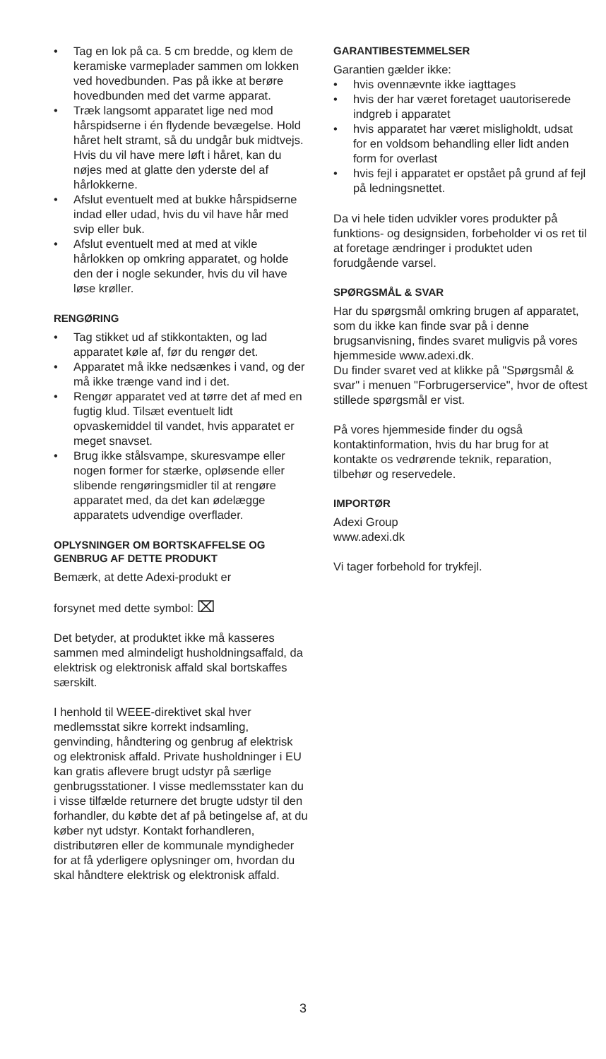• Tag en lok på ca. 5 cm bredde, og klem de keramiske varmeplader sammen om lokken ved hovedbunden. Pas på ikke at berøre hovedbunden med det varme apparat.
• Træk langsomt apparatet lige ned mod hårspidserne i én flydende bevægelse. Hold håret helt stramt, så du undgår buk midtvejs. Hvis du vil have mere løft i håret, kan du nøjes med at glatte den yderste del af hårlokkerne.
• Afslut eventuelt med at bukke hårspidserne indad eller udad, hvis du vil have hår med svip eller buk.
• Afslut eventuelt med at med at vikle hårlokken op omkring apparatet, og holde den der i nogle sekunder, hvis du vil have løse krøller.
RENGØRING
• Tag stikket ud af stikkontakten, og lad apparatet køle af, før du rengør det.
• Apparatet må ikke nedsænkes i vand, og der må ikke trænge vand ind i det.
• Rengør apparatet ved at tørre det af med en fugtig klud. Tilsæt eventuelt lidt opvaskemiddel til vandet, hvis apparatet er meget snavset.
• Brug ikke stålsvampe, skuresvampe eller nogen former for stærke, opløsende eller slibende rengøringsmidler til at rengøre apparatet med, da det kan ødelægge apparatets udvendige overflader.
OPLYSNINGER OM BORTSKAFFELSE OG GENBRUG AF DETTE PRODUKT
Bemærk, at dette Adexi-produkt er
forsynet med dette symbol: ⌧
Det betyder, at produktet ikke må kasseres sammen med almindeligt husholdningsaffald, da elektrisk og elektronisk affald skal bortskaffes særskilt.
I henhold til WEEE-direktivet skal hver medlemsstat sikre korrekt indsamling, genvinding, håndtering og genbrug af elektrisk og elektronisk affald. Private husholdninger i EU kan gratis aflevere brugt udstyr på særlige genbrugsstationer. I visse medlemsstater kan du i visse tilfælde returnere det brugte udstyr til den forhandler, du købte det af på betingelse af, at du køber nyt udstyr. Kontakt forhandleren, distributøren eller de kommunale myndigheder for at få yderligere oplysninger om, hvordan du skal håndtere elektrisk og elektronisk affald.
GARANTIBESTEMMELSER
Garantien gælder ikke:
• hvis ovennævnte ikke iagttages
• hvis der har været foretaget uautoriserede indgreb i apparatet
• hvis apparatet har været misligholdt, udsat for en voldsom behandling eller lidt anden form for overlast
• hvis fejl i apparatet er opstået på grund af fejl på ledningsnettet.
Da vi hele tiden udvikler vores produkter på funktions- og designsiden, forbeholder vi os ret til at foretage ændringer i produktet uden forudgående varsel.
SPØRGSMÅL & SVAR
Har du spørgsmål omkring brugen af apparatet, som du ikke kan finde svar på i denne brugsanvisning, findes svaret muligvis på vores hjemmeside www.adexi.dk.
Du finder svaret ved at klikke på "Spørgsmål & svar" i menuen "Forbrugerservice", hvor de oftest stillede spørgsmål er vist.
På vores hjemmeside finder du også kontaktinformation, hvis du har brug for at kontakte os vedrørende teknik, reparation, tilbehør og reservedele.
IMPORTØR
Adexi Group
www.adexi.dk
Vi tager forbehold for trykfejl.
3